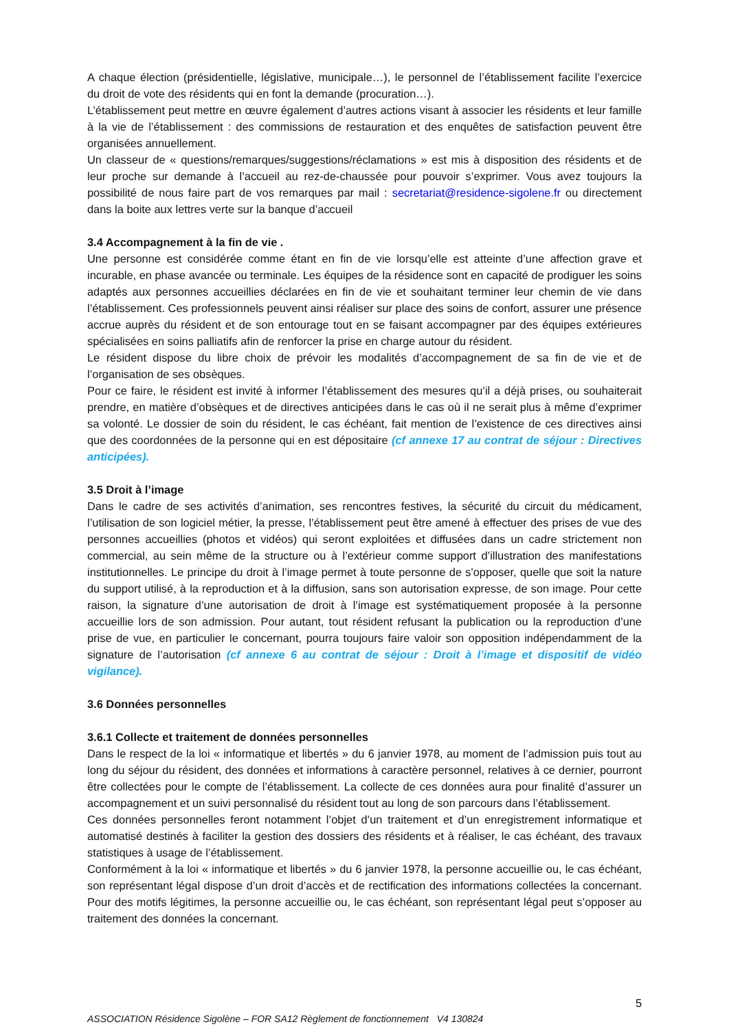A chaque élection (présidentielle, législative, municipale…), le personnel de l’établissement facilite l’exercice du droit de vote des résidents qui en font la demande (procuration…).
L’établissement peut mettre en œuvre également d’autres actions visant à associer les résidents et leur famille à la vie de l’établissement : des commissions de restauration et des enquêtes de satisfaction peuvent être organisées annuellement.
Un classeur de « questions/remarques/suggestions/réclamations » est mis à disposition des résidents et de leur proche sur demande à l’accueil au rez-de-chaussée pour pouvoir s’exprimer. Vous avez toujours la possibilité de nous faire part de vos remarques par mail : secretariat@residence-sigolene.fr ou directement dans la boite aux lettres verte sur la banque d’accueil
3.4 Accompagnement à la fin de vie .
Une personne est considérée comme étant en fin de vie lorsqu’elle est atteinte d’une affection grave et incurable, en phase avancée ou terminale. Les équipes de la résidence sont en capacité de prodiguer les soins adaptés aux personnes accueillies déclarées en fin de vie et souhaitant terminer leur chemin de vie dans l’établissement. Ces professionnels peuvent ainsi réaliser sur place des soins de confort, assurer une présence accrue auprès du résident et de son entourage tout en se faisant accompagner par des équipes extérieures spécialisées en soins palliatifs afin de renforcer la prise en charge autour du résident.
Le résident dispose du libre choix de prévoir les modalités d’accompagnement de sa fin de vie et de l’organisation de ses obsèques.
Pour ce faire, le résident est invité à informer l’établissement des mesures qu’il a déjà prises, ou souhaiterait prendre, en matière d’obsèques et de directives anticipées dans le cas où il ne serait plus à même d’exprimer sa volonté. Le dossier de soin du résident, le cas échéant, fait mention de l’existence de ces directives ainsi que des coordonnées de la personne qui en est dépositaire (cf annexe 17 au contrat de séjour : Directives anticipées).
3.5 Droit à l’image
Dans le cadre de ses activités d’animation, ses rencontres festives, la sécurité du circuit du médicament, l’utilisation de son logiciel métier, la presse, l’établissement peut être amené à effectuer des prises de vue des personnes accueillies (photos et vidéos) qui seront exploitées et diffusées dans un cadre strictement non commercial, au sein même de la structure ou à l’extérieur comme support d’illustration des manifestations institutionnelles. Le principe du droit à l’image permet à toute personne de s'opposer, quelle que soit la nature du support utilisé, à la reproduction et à la diffusion, sans son autorisation expresse, de son image. Pour cette raison, la signature d’une autorisation de droit à l’image est systématiquement proposée à la personne accueillie lors de son admission. Pour autant, tout résident refusant la publication ou la reproduction d’une prise de vue, en particulier le concernant, pourra toujours faire valoir son opposition indépendamment de la signature de l’autorisation (cf annexe 6 au contrat de séjour : Droit à l’image et dispositif de vidéo vigilance).
3.6 Données personnelles
3.6.1 Collecte et traitement de données personnelles
Dans le respect de la loi « informatique et libertés » du 6 janvier 1978, au moment de l’admission puis tout au long du séjour du résident, des données et informations à caractère personnel, relatives à ce dernier, pourront être collectées pour le compte de l’établissement. La collecte de ces données aura pour finalité d’assurer un accompagnement et un suivi personnalisé du résident tout au long de son parcours dans l’établissement.
Ces données personnelles feront notamment l’objet d’un traitement et d’un enregistrement informatique et automatisé destinés à faciliter la gestion des dossiers des résidents et à réaliser, le cas échéant, des travaux statistiques à usage de l’établissement.
Conformément à la loi « informatique et libertés » du 6 janvier 1978, la personne accueillie ou, le cas échéant, son représentant légal dispose d’un droit d’accès et de rectification des informations collectées la concernant. Pour des motifs légitimes, la personne accueillie ou, le cas échéant, son représentant légal peut s’opposer au traitement des données la concernant.
5
ASSOCIATION Résidence Sigolène – FOR SA12 Règlement de fonctionnement V4 130824